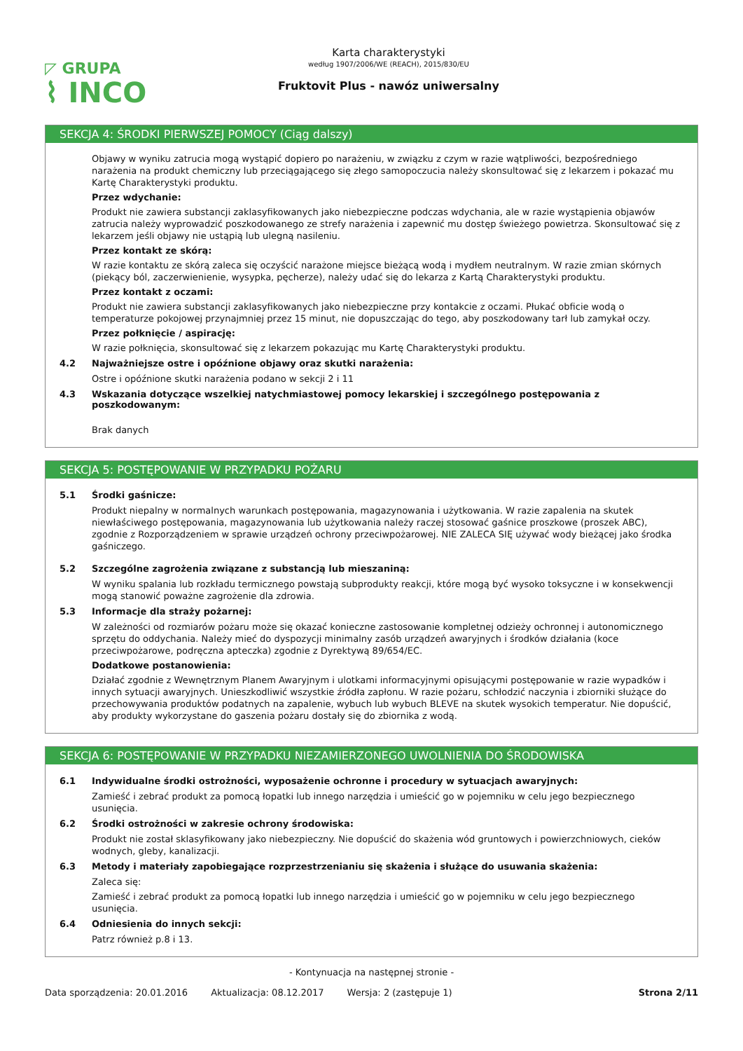◸ GRUPA
⌇ INCO
Karta charakterystyki
według 1907/2006/WE (REACH), 2015/830/EU
Fruktovit Plus - nawóz uniwersalny
SEKCJA 4: ŚRODKI PIERWSZEJ POMOCY (Ciąg dalszy)
Objawy w wyniku zatrucia mogą wystąpić dopiero po narażeniu, w związku z czym w razie wątpliwości, bezpośredniego narażenia na produkt chemiczny lub przeciągającego się złego samopoczucia należy skonsultować się z lekarzem i pokazać mu Kartę Charakterystyki produktu.
Przez wdychanie:
Produkt nie zawiera substancji zaklasyfikowanych jako niebezpieczne podczas wdychania, ale w razie wystąpienia objawów zatrucia należy wyprowadzić poszkodowanego ze strefy narażenia i zapewnić mu dostęp świeżego powietrza. Skonsultować się z lekarzem jeśli objawy nie ustąpią lub ulegną nasileniu.
Przez kontakt ze skórą:
W razie kontaktu ze skórą zaleca się oczyścić narażone miejsce bieżącą wodą i mydłem neutralnym. W razie zmian skórnych (piekący ból, zaczerwienienie, wysypka, pęcherze), należy udać się do lekarza z Kartą Charakterystyki produktu.
Przez kontakt z oczami:
Produkt nie zawiera substancji zaklasyfikowanych jako niebezpieczne przy kontakcie z oczami. Płukać obficie wodą o temperaturze pokojowej przynajmniej przez 15 minut, nie dopuszczając do tego, aby poszkodowany tarł lub zamykał oczy.
Przez połknięcie / aspirację:
W razie połknięcia, skonsultować się z lekarzem pokazując mu Kartę Charakterystyki produktu.
4.2 Najważniejsze ostre i opóźnione objawy oraz skutki narażenia:
Ostre i opóźnione skutki narażenia podano w sekcji 2 i 11
4.3 Wskazania dotyczące wszelkiej natychmiastowej pomocy lekarskiej i szczególnego postępowania z poszkodowanym:
Brak danych
SEKCJA 5: POSTĘPOWANIE W PRZYPADKU POŻARU
5.1 Środki gaśnicze:
Produkt niepalny w normalnych warunkach postępowania, magazynowania i użytkowania. W razie zapalenia na skutek niewłaściwego postępowania, magazynowania lub użytkowania należy raczej stosować gaśnice proszkowe (proszek ABC), zgodnie z Rozporządzeniem w sprawie urządzeń ochrony przeciwpożarowej. NIE ZALECA SIĘ używać wody bieżącej jako środka gaśniczego.
5.2 Szczególne zagrożenia związane z substancją lub mieszaniną:
W wyniku spalania lub rozkładu termicznego powstają subprodukty reakcji, które mogą być wysoko toksyczne i w konsekwencji mogą stanowić poważne zagrożenie dla zdrowia.
5.3 Informacje dla straży pożarnej:
W zależności od rozmiarów pożaru może się okazać konieczne zastosowanie kompletnej odzieży ochronnej i autonomicznego sprzętu do oddychania. Należy mieć do dyspozycji minimalny zasób urządzeń awaryjnych i środków działania (koce przeciwpożarowe, podręczna apteczka) zgodnie z Dyrektywą 89/654/EC.
Dodatkowe postanowienia:
Działać zgodnie z Wewnętrznym Planem Awaryjnym i ulotkami informacyjnymi opisującymi postępowanie w razie wypadków i innych sytuacji awaryjnych. Unieszkodliwić wszystkie źródła zapłonu. W razie pożaru, schłodzić naczynia i zbiorniki służące do przechowywania produktów podatnych na zapalenie, wybuch lub wybuch BLEVE na skutek wysokich temperatur. Nie dopuścić, aby produkty wykorzystane do gaszenia pożaru dostały się do zbiornika z wodą.
SEKCJA 6: POSTĘPOWANIE W PRZYPADKU NIEZAMIERZONEGO UWOLNIENIA DO ŚRODOWISKA
6.1 Indywidualne środki ostrożności, wyposażenie ochronne i procedury w sytuacjach awaryjnych:
Zamieść i zebrać produkt za pomocą łopatki lub innego narzędzia i umieścić go w pojemniku w celu jego bezpiecznego usunięcia.
6.2 Środki ostrożności w zakresie ochrony środowiska:
Produkt nie został sklasyfikowany jako niebezpieczny. Nie dopuścić do skażenia wód gruntowych i powierzchniowych, cieków wodnych, gleby, kanalizacji.
6.3 Metody i materiały zapobiegające rozprzestrzenianiu się skażenia i służące do usuwania skażenia:
Zaleca się:
Zamieść i zebrać produkt za pomocą łopatki lub innego narzędzia i umieścić go w pojemniku w celu jego bezpiecznego usunięcia.
6.4 Odniesienia do innych sekcji:
Patrz również p.8 i 13.
- Kontynuacja na następnej stronie -
Data sporządzenia: 20.01.2016 Aktualizacja: 08.12.2017 Wersja: 2 (zastępuje 1) Strona 2/11